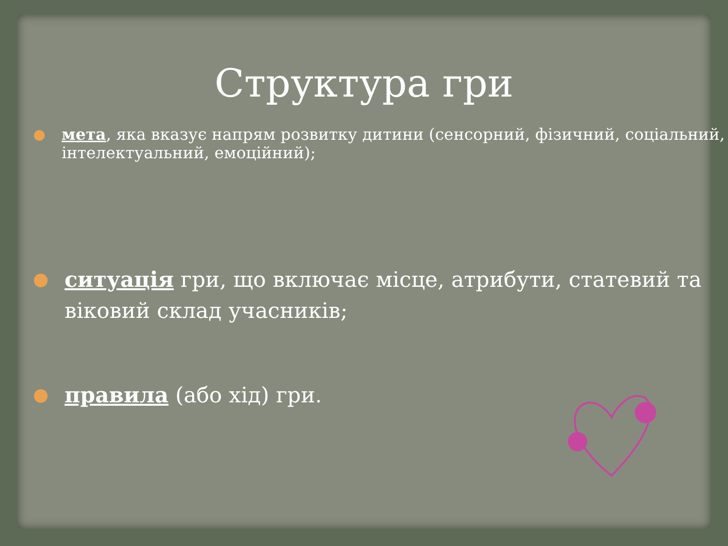Структура гри
мета, яка вказує напрям розвитку дитини (сенсорний, фізичний, соціальний, інтелектуальний, емоційний);
ситуація гри, що включає місце, атрибути, статевий та віковий склад учасників;
правила (або хід) гри.